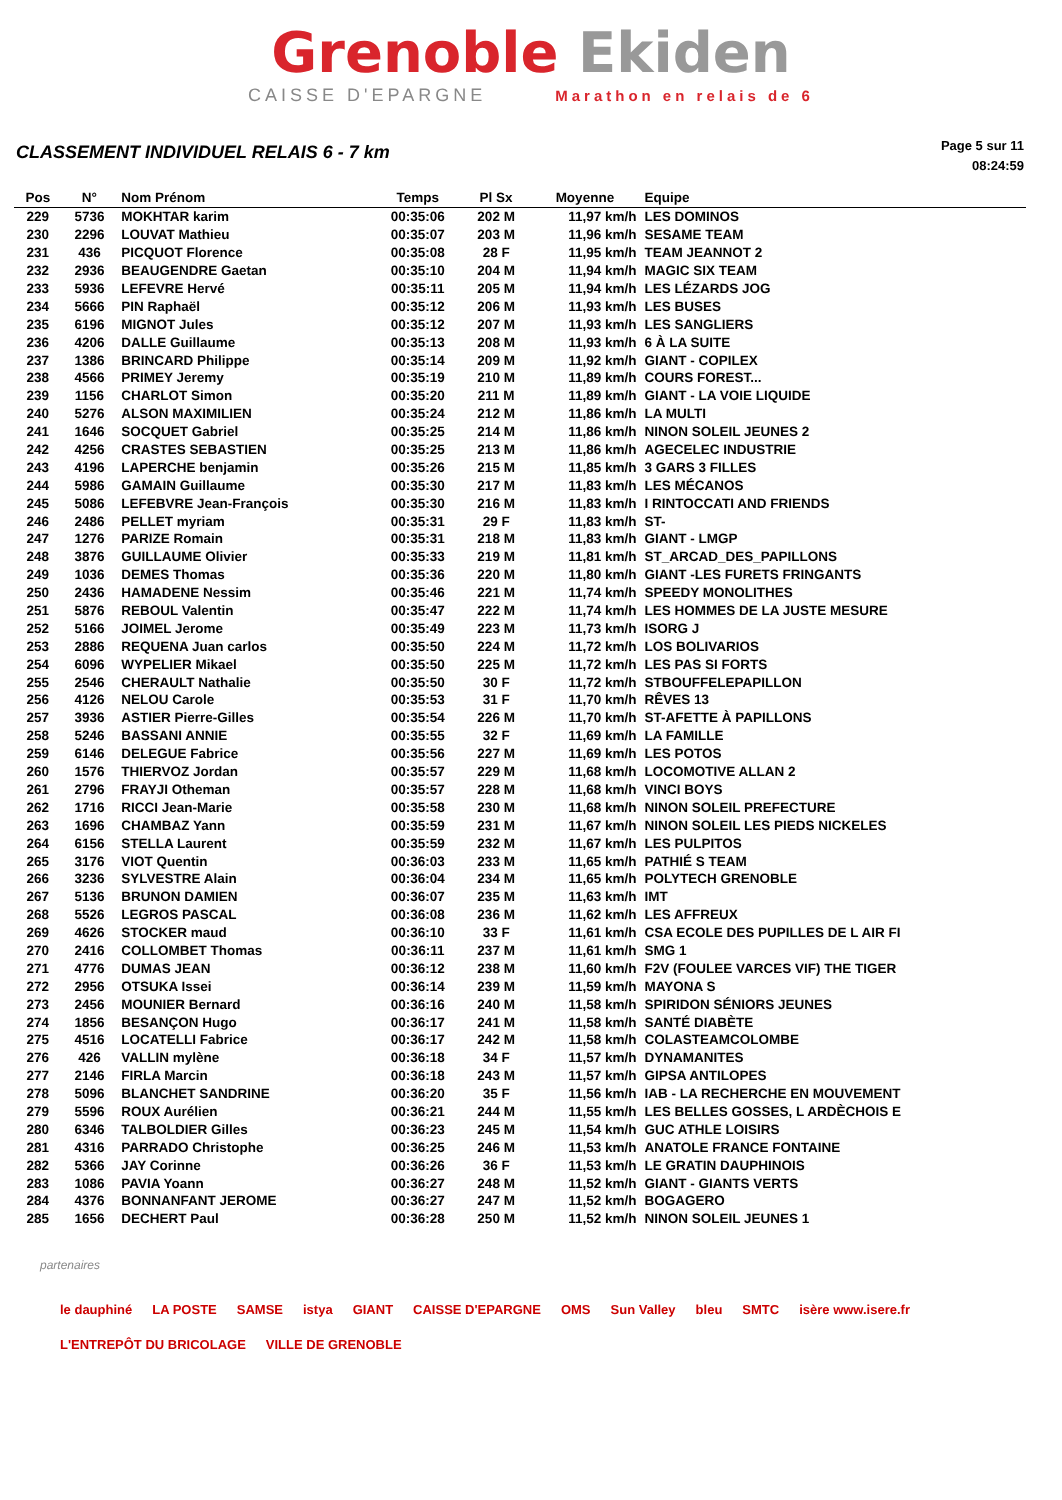Grenoble Ekiden
CAISSE D'EPARGNE Marathon en relais de 6
CLASSEMENT INDIVIDUEL RELAIS 6 - 7 km
Page 5 sur 11
08:24:59
| Pos | N° | Nom Prénom | Temps | Pl Sx | Moyenne | Equipe |
| --- | --- | --- | --- | --- | --- | --- |
| 229 | 5736 | MOKHTAR karim | 00:35:06 | 202 M | 11,97 km/h | LES DOMINOS |
| 230 | 2296 | LOUVAT Mathieu | 00:35:07 | 203 M | 11,96 km/h | SESAME TEAM |
| 231 | 436 | PICQUOT Florence | 00:35:08 | 28 F | 11,95 km/h | TEAM JEANNOT 2 |
| 232 | 2936 | BEAUGENDRE Gaetan | 00:35:10 | 204 M | 11,94 km/h | MAGIC SIX TEAM |
| 233 | 5936 | LEFEVRE Hervé | 00:35:11 | 205 M | 11,94 km/h | LES LÉZARDS JOG |
| 234 | 5666 | PIN Raphaël | 00:35:12 | 206 M | 11,93 km/h | LES BUSES |
| 235 | 6196 | MIGNOT Jules | 00:35:12 | 207 M | 11,93 km/h | LES SANGLIERS |
| 236 | 4206 | DALLE Guillaume | 00:35:13 | 208 M | 11,93 km/h | 6 À LA SUITE |
| 237 | 1386 | BRINCARD Philippe | 00:35:14 | 209 M | 11,92 km/h | GIANT - COPILEX |
| 238 | 4566 | PRIMEY Jeremy | 00:35:19 | 210 M | 11,89 km/h | COURS FOREST... |
| 239 | 1156 | CHARLOT Simon | 00:35:20 | 211 M | 11,89 km/h | GIANT - LA VOIE LIQUIDE |
| 240 | 5276 | ALSON MAXIMILIEN | 00:35:24 | 212 M | 11,86 km/h | LA MULTI |
| 241 | 1646 | SOCQUET Gabriel | 00:35:25 | 214 M | 11,86 km/h | NINON SOLEIL JEUNES 2 |
| 242 | 4256 | CRASTES SEBASTIEN | 00:35:25 | 213 M | 11,86 km/h | AGECELEC INDUSTRIE |
| 243 | 4196 | LAPERCHE benjamin | 00:35:26 | 215 M | 11,85 km/h | 3 GARS 3 FILLES |
| 244 | 5986 | GAMAIN Guillaume | 00:35:30 | 217 M | 11,83 km/h | LES MÉCANOS |
| 245 | 5086 | LEFEBVRE Jean-François | 00:35:30 | 216 M | 11,83 km/h | I RINTOCCATI AND FRIENDS |
| 246 | 2486 | PELLET myriam | 00:35:31 | 29 F | 11,83 km/h | ST- |
| 247 | 1276 | PARIZE Romain | 00:35:31 | 218 M | 11,83 km/h | GIANT - LMGP |
| 248 | 3876 | GUILLAUME Olivier | 00:35:33 | 219 M | 11,81 km/h | ST_ARCAD_DES_PAPILLONS |
| 249 | 1036 | DEMES Thomas | 00:35:36 | 220 M | 11,80 km/h | GIANT -LES FURETS FRINGANTS |
| 250 | 2436 | HAMADENE Nessim | 00:35:46 | 221 M | 11,74 km/h | SPEEDY MONOLITHES |
| 251 | 5876 | REBOUL Valentin | 00:35:47 | 222 M | 11,74 km/h | LES HOMMES DE LA JUSTE MESURE |
| 252 | 5166 | JOIMEL Jerome | 00:35:49 | 223 M | 11,73 km/h | ISORG J |
| 253 | 2886 | REQUENA Juan carlos | 00:35:50 | 224 M | 11,72 km/h | LOS BOLIVARIOS |
| 254 | 6096 | WYPELIER Mikael | 00:35:50 | 225 M | 11,72 km/h | LES PAS SI FORTS |
| 255 | 2546 | CHERAULT Nathalie | 00:35:50 | 30 F | 11,72 km/h | STBOUFFELEPAPILLON |
| 256 | 4126 | NELOU Carole | 00:35:53 | 31 F | 11,70 km/h | RÊVES 13 |
| 257 | 3936 | ASTIER Pierre-Gilles | 00:35:54 | 226 M | 11,70 km/h | ST-AFETTE À PAPILLONS |
| 258 | 5246 | BASSANI ANNIE | 00:35:55 | 32 F | 11,69 km/h | LA FAMILLE |
| 259 | 6146 | DELEGUE Fabrice | 00:35:56 | 227 M | 11,69 km/h | LES POTOS |
| 260 | 1576 | THIERVOZ Jordan | 00:35:57 | 229 M | 11,68 km/h | LOCOMOTIVE ALLAN 2 |
| 261 | 2796 | FRAYJI Otheman | 00:35:57 | 228 M | 11,68 km/h | VINCI BOYS |
| 262 | 1716 | RICCI Jean-Marie | 00:35:58 | 230 M | 11,68 km/h | NINON SOLEIL PREFECTURE |
| 263 | 1696 | CHAMBAZ Yann | 00:35:59 | 231 M | 11,67 km/h | NINON SOLEIL LES PIEDS NICKELES |
| 264 | 6156 | STELLA Laurent | 00:35:59 | 232 M | 11,67 km/h | LES PULPITOS |
| 265 | 3176 | VIOT Quentin | 00:36:03 | 233 M | 11,65 km/h | PATHIÉ S TEAM |
| 266 | 3236 | SYLVESTRE Alain | 00:36:04 | 234 M | 11,65 km/h | POLYTECH GRENOBLE |
| 267 | 5136 | BRUNON DAMIEN | 00:36:07 | 235 M | 11,63 km/h | IMT |
| 268 | 5526 | LEGROS PASCAL | 00:36:08 | 236 M | 11,62 km/h | LES AFFREUX |
| 269 | 4626 | STOCKER maud | 00:36:10 | 33 F | 11,61 km/h | CSA ECOLE DES PUPILLES DE L AIR FI |
| 270 | 2416 | COLLOMBET Thomas | 00:36:11 | 237 M | 11,61 km/h | SMG 1 |
| 271 | 4776 | DUMAS JEAN | 00:36:12 | 238 M | 11,60 km/h | F2V (FOULEE VARCES VIF) THE TIGER |
| 272 | 2956 | OTSUKA Issei | 00:36:14 | 239 M | 11,59 km/h | MAYONA S |
| 273 | 2456 | MOUNIER Bernard | 00:36:16 | 240 M | 11,58 km/h | SPIRIDON SÉNIORS JEUNES |
| 274 | 1856 | BESANÇON Hugo | 00:36:17 | 241 M | 11,58 km/h | SANTÉ DIABÈTE |
| 275 | 4516 | LOCATELLI Fabrice | 00:36:17 | 242 M | 11,58 km/h | COLASTEAMCOLOMBE |
| 276 | 426 | VALLIN mylène | 00:36:18 | 34 F | 11,57 km/h | DYNAMANITES |
| 277 | 2146 | FIRLA Marcin | 00:36:18 | 243 M | 11,57 km/h | GIPSA ANTILOPES |
| 278 | 5096 | BLANCHET SANDRINE | 00:36:20 | 35 F | 11,56 km/h | IAB - LA RECHERCHE EN MOUVEMENT |
| 279 | 5596 | ROUX Aurélien | 00:36:21 | 244 M | 11,55 km/h | LES BELLES GOSSES, L ARDÈCHOIS E |
| 280 | 6346 | TALBOLDIER Gilles | 00:36:23 | 245 M | 11,54 km/h | GUC ATHLE LOISIRS |
| 281 | 4316 | PARRADO Christophe | 00:36:25 | 246 M | 11,53 km/h | ANATOLE FRANCE FONTAINE |
| 282 | 5366 | JAY Corinne | 00:36:26 | 36 F | 11,53 km/h | LE GRATIN DAUPHINOIS |
| 283 | 1086 | PAVIA Yoann | 00:36:27 | 248 M | 11,52 km/h | GIANT - GIANTS VERTS |
| 284 | 4376 | BONNANFANT JEROME | 00:36:27 | 247 M | 11,52 km/h | BOGAGERO |
| 285 | 1656 | DECHERT Paul | 00:36:28 | 250 M | 11,52 km/h | NINON SOLEIL JEUNES 1 |
partenaires
le dauphiné LA POSTE SAMSE istya GIANT CAISSE D'EPARGNE OMS Sun Valley bleu SMTC isère www.isere.fr L'ENTREPÔT DU BRICOLAGE VILLE DE GRENOBLE